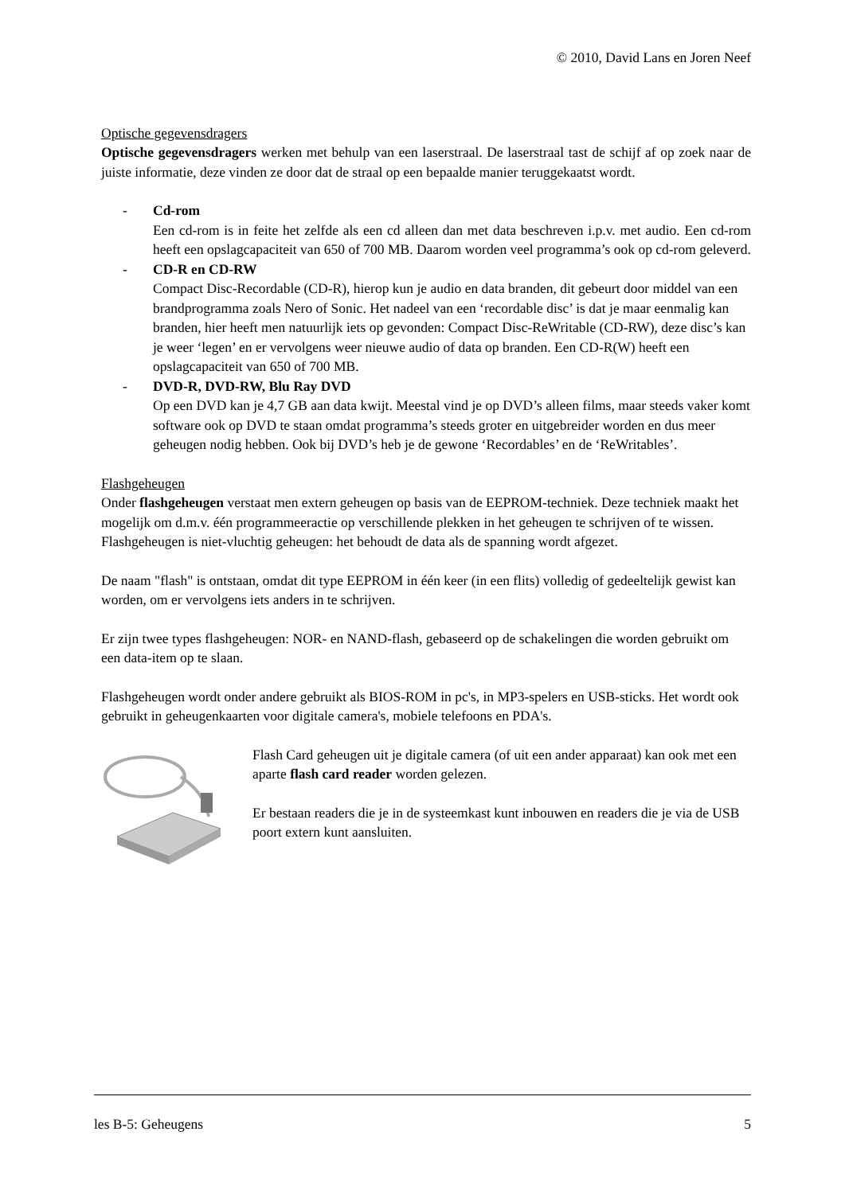© 2010, David Lans en Joren Neef
Optische gegevensdragers
Optische gegevensdragers werken met behulp van een laserstraal. De laserstraal tast de schijf af op zoek naar de juiste informatie, deze vinden ze door dat de straal op een bepaalde manier teruggekaatst wordt.
- Cd-rom
Een cd-rom is in feite het zelfde als een cd alleen dan met data beschreven i.p.v. met audio. Een cd-rom heeft een opslagcapaciteit van 650 of 700 MB. Daarom worden veel programma’s ook op cd-rom geleverd.
- CD-R en CD-RW
Compact Disc-Recordable (CD-R), hierop kun je audio en data branden, dit gebeurt door middel van een brandprogramma zoals Nero of Sonic. Het nadeel van een ‘recordable disc’ is dat je maar eenmalig kan branden, hier heeft men natuurlijk iets op gevonden: Compact Disc-ReWritable (CD-RW), deze disc’s kan je weer ‘legen’ en er vervolgens weer nieuwe audio of data op branden. Een CD-R(W) heeft een opslagcapaciteit van 650 of 700 MB.
- DVD-R, DVD-RW, Blu Ray DVD
Op een DVD kan je 4,7 GB aan data kwijt. Meestal vind je op DVD’s alleen films, maar steeds vaker komt software ook op DVD te staan omdat programma’s steeds groter en uitgebreider worden en dus meer geheugen nodig hebben. Ook bij DVD’s heb je de gewone ‘Recordables’ en de ‘ReWritables’.
Flashgeheugen
Onder flashgeheugen verstaat men extern geheugen op basis van de EEPROM-techniek. Deze techniek maakt het mogelijk om d.m.v. één programmeeractie op verschillende plekken in het geheugen te schrijven of te wissen. Flashgeheugen is niet-vluchtig geheugen: het behoudt de data als de spanning wordt afgezet.
De naam "flash" is ontstaan, omdat dit type EEPROM in één keer (in een flits) volledig of gedeeltelijk gewist kan worden, om er vervolgens iets anders in te schrijven.
Er zijn twee types flashgeheugen: NOR- en NAND-flash, gebaseerd op de schakelingen die worden gebruikt om een data-item op te slaan.
Flashgeheugen wordt onder andere gebruikt als BIOS-ROM in pc's, in MP3-spelers en USB-sticks. Het wordt ook gebruikt in geheugenkaarten voor digitale camera's, mobiele telefoons en PDA's.
Flash Card geheugen uit je digitale camera (of uit een ander apparaat) kan ook met een aparte flash card reader worden gelezen.
Er bestaan readers die je in de systeemkast kunt inbouwen en readers die je via de USB poort extern kunt aansluiten.
les B-5: Geheugens 5